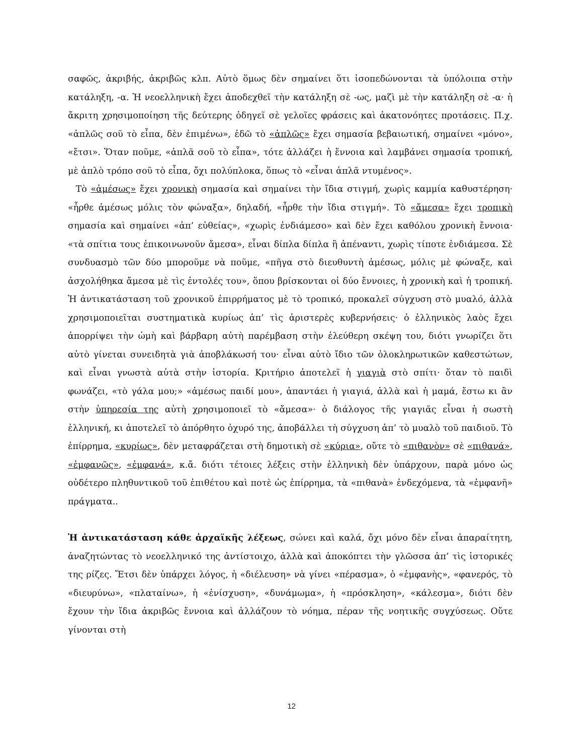σαφῶς, ἀκριβής, ἀκριβῶς κλπ. Αὐτὸ ὅμως δὲν σημαίνει ὅτι ἰσοπεδώνονται τὰ ὑπόλοιπα στὴν κατάληξη, -α. Ἡ νεοελληνικὴ ἔχει ἀποδεχθεῖ τὴν κατάληξη σὲ -ως, μαζὶ μὲ τὴν κατάληξη σὲ -α· ἡ ἄκριτη χρησιμοποίηση τῆς δεύτερης ὁδηγεῖ σὲ γελοῖες φράσεις καὶ ἀκατονόητες προτάσεις. Π.χ. «ἁπλῶς σοῦ τὸ εἶπα, δὲν ἐπιμένω», ἐδῶ τὸ «ἁπλῶς» ἔχει σημασία βεβαιωτική, σημαίνει «μόνο», «ἔτσι». Ὅταν ποῦμε, «ἁπλᾶ σοῦ τὸ εἶπα», τότε ἀλλάζει ἡ ἔννοια καὶ λαμβάνει σημασία τροπική, μὲ ἁπλὸ τρόπο σοῦ τὸ εἶπα, ὄχι πολύπλοκα, ὅπως τὸ «εἶναι ἁπλᾶ ντυμένος».
Τὸ «ἀμέσως» ἔχει χρονικὴ σημασία καὶ σημαίνει τὴν ἴδια στιγμή, χωρὶς καμμία καθυστέρηση· «ἦρθε ἀμέσως μόλις τὸν φώναξα», δηλαδή, «ἦρθε τὴν ἴδια στιγμή». Τὸ «ἄμεσα» ἔχει τροπικὴ σημασία καὶ σημαίνει «ἀπ’ εὐθείας», «χωρὶς ἐνδιάμεσο» καὶ δὲν ἔχει καθόλου χρονικὴ ἔννοια· «τὰ σπίτια τους ἐπικοινωνοῦν ἄμεσα», εἶναι δίπλα δίπλα ἢ ἀπέναντι, χωρὶς τίποτε ἐνδιάμεσα. Σὲ συνδυασμὸ τῶν δύο μποροῦμε νὰ ποῦμε, «πῆγα στὸ διευθυντὴ ἀμέσως, μόλις μὲ φώναξε, καὶ ἀσχολήθηκα ἄμεσα μὲ τὶς ἐντολές του», ὅπου βρίσκονται οἱ δύο ἔννοιες, ἡ χρονικὴ καὶ ἡ τροπική. Ἡ ἀντικατάσταση τοῦ χρονικοῦ ἐπιρρήματος μὲ τὸ τροπικό, προκαλεῖ σύγχυση στὸ μυαλό, ἀλλὰ χρησιμοποιεῖται συστηματικὰ κυρίως ἀπ’ τὶς ἀριστερὲς κυβερνήσεις· ὁ ἑλληνικὸς λαὸς ἔχει ἀπορρίψει τὴν ὠμὴ καὶ βάρβαρη αὐτὴ παρέμβαση στὴν ἐλεύθερη σκέψη του, διότι γνωρίζει ὅτι αὐτὸ γίνεται συνειδητὰ γιὰ ἀποβλάκωσή του· εἶναι αὐτὸ ἴδιο τῶν ὁλοκληρωτικῶν καθεστώτων, καὶ εἶναι γνωστὰ αὐτὰ στὴν ἱστορία. Κριτήριο ἀποτελεῖ ἡ γιαγιὰ στὸ σπίτι· ὅταν τὸ παιδὶ φωνάζει, «τὸ γάλα μου;» «ἀμέσως παιδί μου», ἀπαντάει ἡ γιαγιά, ἀλλὰ καὶ ἡ μαμά, ἔστω κι ἂν στὴν ὑπηρεσία της αὐτὴ χρησιμοποιεῖ τὸ «ἄμεσα»· ὁ διάλογος τῆς γιαγιᾶς εἶναι ἡ σωστὴ ἑλληνική, κι ἀποτελεῖ τὸ ἀπόρθητο ὀχυρό της, ἀποβάλλει τὴ σύγχυση ἀπ’ τὸ μυαλὸ τοῦ παιδιοῦ. Τὸ ἐπίρρημα, «κυρίως», δὲν μεταφράζεται στὴ δημοτικὴ σὲ «κύρια», οὔτε τὸ «πιθανὸν» σὲ «πιθανά», «ἐμφανῶς», «ἐμφανά», κ.ἄ. διότι τέτοιες λέξεις στὴν ἑλληνικὴ δὲν ὑπάρχουν, παρὰ μόνο ὡς οὐδέτερο πληθυντικοῦ τοῦ ἐπιθέτου καὶ ποτὲ ὡς ἐπίρρημα, τὰ «πιθανὰ» ἐνδεχόμενα, τὰ «ἐμφανῆ» πράγματα..
Ἡ ἀντικατάσταση κάθε ἀρχαϊκῆς λέξεως, σώνει καὶ καλά, ὄχι μόνο δὲν εἶναι ἀπαραίτητη, ἀναζητώντας τὸ νεοελληνικό της ἀντίστοιχο, ἀλλὰ καὶ ἀποκόπτει τὴν γλῶσσα ἀπ’ τὶς ἱστορικές της ρίζες. Ἔτσι δὲν ὑπάρχει λόγος, ἡ «διέλευση» νὰ γίνει «πέρασμα», ὁ «ἐμφανὴς», «φανερός, τὸ «διευρύνω», «πλαταίνω», ἡ «ἐνίσχυση», «δυνάμωμα», ἡ «πρόσκληση», «κάλεσμα», διότι δὲν ἔχουν τὴν ἴδια ἀκριβῶς ἔννοια καὶ ἀλλάζουν τὸ νόημα, πέραν τῆς νοητικῆς συγχύσεως. Οὔτε γίνονται στὴ
12